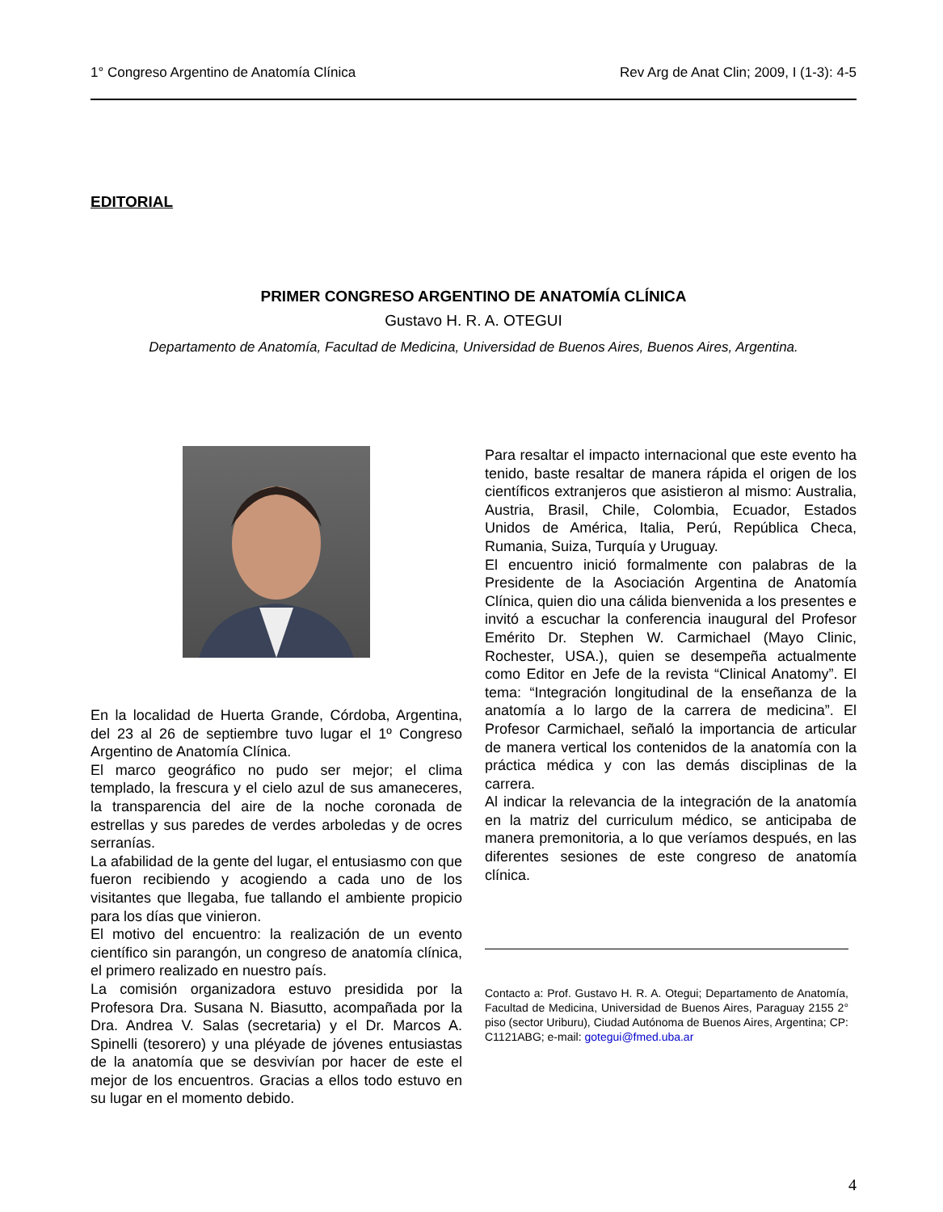1° Congreso Argentino de Anatomía Clínica Rev Arg de Anat Clin; 2009, I (1-3): 4-5
EDITORIAL
PRIMER CONGRESO ARGENTINO DE ANATOMÍA CLÍNICA
Gustavo H. R. A. OTEGUI
Departamento de Anatomía, Facultad de Medicina, Universidad de Buenos Aires, Buenos Aires, Argentina.
En la localidad de Huerta Grande, Córdoba, Argentina, del 23 al 26 de septiembre tuvo lugar el 1º Congreso Argentino de Anatomía Clínica.
El marco geográfico no pudo ser mejor; el clima templado, la frescura y el cielo azul de sus amaneceres, la transparencia del aire de la noche coronada de estrellas y sus paredes de verdes arboledas y de ocres serranías.
La afabilidad de la gente del lugar, el entusiasmo con que fueron recibiendo y acogiendo a cada uno de los visitantes que llegaba, fue tallando el ambiente propicio para los días que vinieron.
El motivo del encuentro: la realización de un evento científico sin parangón, un congreso de anatomía clínica, el primero realizado en nuestro país.
La comisión organizadora estuvo presidida por la Profesora Dra. Susana N. Biasutto, acompañada por la Dra. Andrea V. Salas (secretaria) y el Dr. Marcos A. Spinelli (tesorero) y una pléyade de jóvenes entusiastas de la anatomía que se desvivían por hacer de este el mejor de los encuentros. Gracias a ellos todo estuvo en su lugar en el momento debido.
Para resaltar el impacto internacional que este evento ha tenido, baste resaltar de manera rápida el origen de los científicos extranjeros que asistieron al mismo: Australia, Austria, Brasil, Chile, Colombia, Ecuador, Estados Unidos de América, Italia, Perú, República Checa, Rumania, Suiza, Turquía y Uruguay.
El encuentro inició formalmente con palabras de la Presidente de la Asociación Argentina de Anatomía Clínica, quien dio una cálida bienvenida a los presentes e invitó a escuchar la conferencia inaugural del Profesor Emérito Dr. Stephen W. Carmichael (Mayo Clinic, Rochester, USA.), quien se desempeña actualmente como Editor en Jefe de la revista “Clinical Anatomy”. El tema: “Integración longitudinal de la enseñanza de la anatomía a lo largo de la carrera de medicina”. El Profesor Carmichael, señaló la importancia de articular de manera vertical los contenidos de la anatomía con la práctica médica y con las demás disciplinas de la carrera.
Al indicar la relevancia de la integración de la anatomía en la matriz del curriculum médico, se anticipaba de manera premonitoria, a lo que veríamos después, en las diferentes sesiones de este congreso de anatomía clínica.
Contacto a: Prof. Gustavo H. R. A. Otegui; Departamento de Anatomía, Facultad de Medicina, Universidad de Buenos Aires, Paraguay 2155 2° piso (sector Uriburu), Ciudad Autónoma de Buenos Aires, Argentina; CP: C1121ABG; e-mail: gotegui@fmed.uba.ar
4